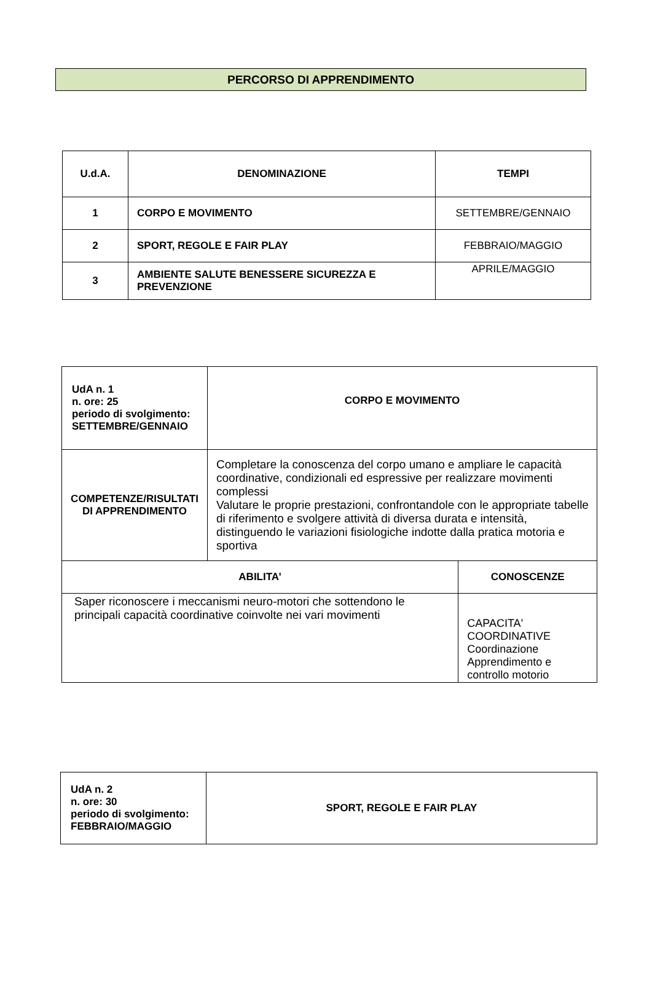PERCORSO DI APPRENDIMENTO
| U.d.A. | DENOMINAZIONE | TEMPI |
| --- | --- | --- |
| 1 | CORPO E MOVIMENTO | SETTEMBRE/GENNAIO |
| 2 | SPORT, REGOLE E FAIR PLAY | FEBBRAIO/MAGGIO |
| 3 | AMBIENTE SALUTE BENESSERE SICUREZZA E PREVENZIONE | APRILE/MAGGIO |
| UdA n. 1 n. ore: 25 periodo di svolgimento: SETTEMBRE/GENNAIO | CORPO E MOVIMENTO | |
| COMPETENZE/RISULTATI DI APPRENDIMENTO | Completare la conoscenza del corpo umano e ampliare le capacità coordinative, condizionali ed espressive per realizzare movimenti complessi Valutare le proprie prestazioni, confrontandole con le appropriate tabelle di riferimento e svolgere attività di diversa durata e intensità, distinguendo le variazioni fisiologiche indotte dalla pratica motoria e sportiva | |
| ABILITA’ | | CONOSCENZE |
| Saper riconoscere i meccanismi neuro-motori che sottendono le principali capacità coordinative coinvolte nei vari movimenti | | CAPACITA' COORDINATIVE Coordinazione Apprendimento e controllo motorio |
| UdA n. 2 n. ore: 30 periodo di svolgimento: FEBBRAIO/MAGGIO | SPORT, REGOLE E FAIR PLAY |